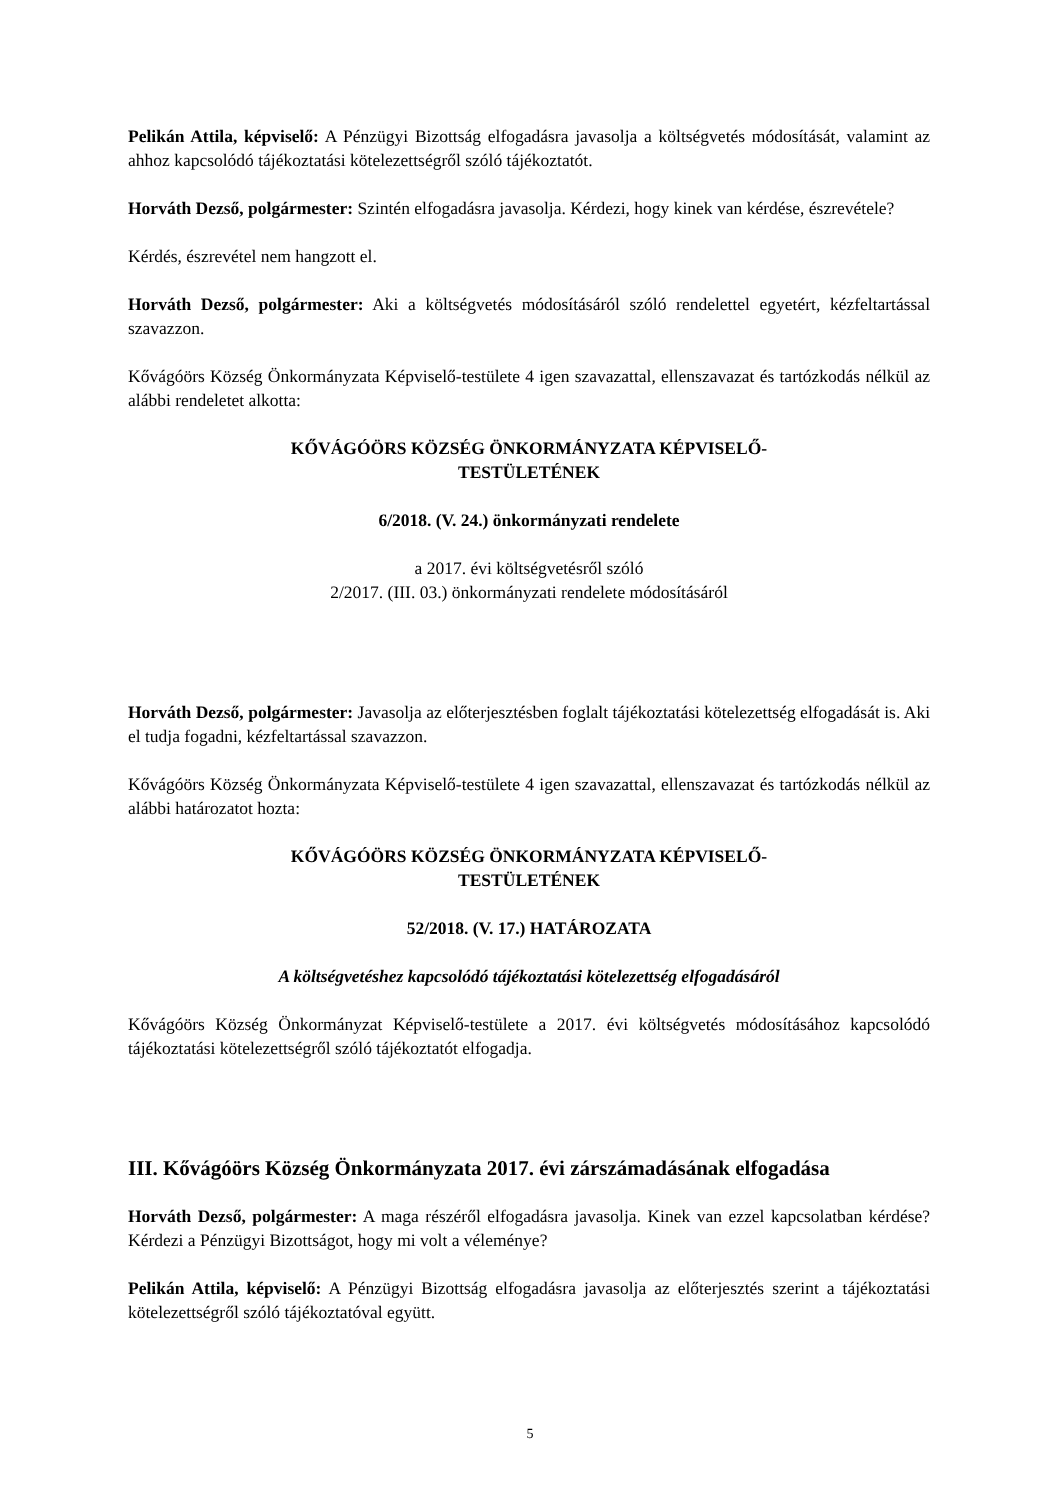Pelikán Attila, képviselő: A Pénzügyi Bizottság elfogadásra javasolja a költségvetés módosítását, valamint az ahhoz kapcsolódó tájékoztatási kötelezettségről szóló tájékoztatót.
Horváth Dezső, polgármester: Szintén elfogadásra javasolja. Kérdezi, hogy kinek van kérdése, észrevétele?
Kérdés, észrevétel nem hangzott el.
Horváth Dezső, polgármester: Aki a költségvetés módosításáról szóló rendelettel egyetért, kézfeltartással szavazzon.
Kővágóörs Község Önkormányzata Képviselő-testülete 4 igen szavazattal, ellenszavazat és tartózkodás nélkül az alábbi rendeletet alkotta:
KŐVÁGÓÖRS KÖZSÉG ÖNKORMÁNYZATA KÉPVISELŐ-
TESTÜLETÉNEK
6/2018. (V. 24.) önkormányzati rendelete
a 2017. évi költségvetésről szóló
2/2017. (III. 03.) önkormányzati rendelete módosításáról
Horváth Dezső, polgármester: Javasolja az előterjesztésben foglalt tájékoztatási kötelezettség elfogadását is. Aki el tudja fogadni, kézfeltartással szavazzon.
Kővágóörs Község Önkormányzata Képviselő-testülete 4 igen szavazattal, ellenszavazat és tartózkodás nélkül az alábbi határozatot hozta:
KŐVÁGÓÖRS KÖZSÉG ÖNKORMÁNYZATA KÉPVISELŐ-
TESTÜLETÉNEK
52/2018. (V. 17.) HATÁROZATA
A költségvetéshez kapcsolódó tájékoztatási kötelezettség elfogadásáról
Kővágóörs Község Önkormányzat Képviselő-testülete a 2017. évi költségvetés módosításához kapcsolódó tájékoztatási kötelezettségről szóló tájékoztatót elfogadja.
III. Kővágóörs Község Önkormányzata 2017. évi zárszámadásának elfogadása
Horváth Dezső, polgármester: A maga részéről elfogadásra javasolja. Kinek van ezzel kapcsolatban kérdése? Kérdezi a Pénzügyi Bizottságot, hogy mi volt a véleménye?
Pelikán Attila, képviselő: A Pénzügyi Bizottság elfogadásra javasolja az előterjesztés szerint a tájékoztatási kötelezettségről szóló tájékoztatóval együtt.
5